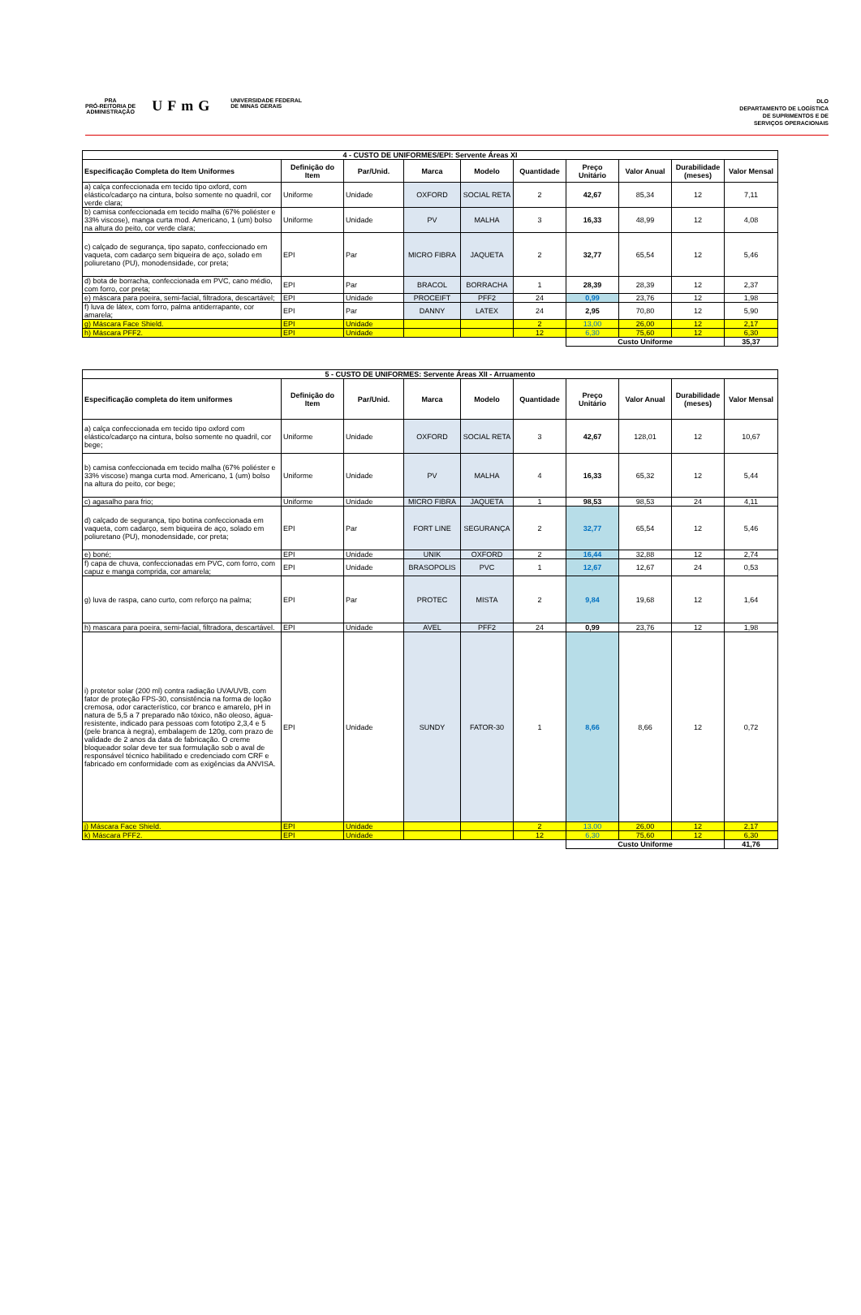PRA
PRÓ-REITORIA DE
ADMINISTRAÇÃO
UFmG
UNIVERSIDADE FEDERAL
DE MINAS GERAIS
DLO
DEPARTAMENTO DE LOGÍSTICA
DE SUPRIMENTOS E DE
SERVIÇOS OPERACIONAIS
| 4 - CUSTO DE UNIFORMES/EPI: Servente Áreas XI | | | | | | | | | |
| --- | --- | --- | --- | --- | --- | --- | --- | --- | --- |
| Especificação Completa do Item Uniformes | Definição do Item | Par/Unid. | Marca | Modelo | Quantidade | Preço Unitário | Valor Anual | Durabilidade (meses) | Valor Mensal |
| a) calça confeccionada em tecido tipo oxford, com elástico/cadarço na cintura, bolso somente no quadril, cor verde clara; | Uniforme | Unidade | OXFORD | SOCIAL RETA | 2 | 42,67 | 85,34 | 12 | 7,11 |
| b) camisa confeccionada em tecido malha (67% poliéster e 33% viscose), manga curta mod. Americano, 1 (um) bolso na altura do peito, cor verde clara; | Uniforme | Unidade | PV | MALHA | 3 | 16,33 | 48,99 | 12 | 4,08 |
| c) calçado de segurança, tipo sapato, confeccionado em vaqueta, com cadarço sem biqueira de aço, solado em poliuretano (PU), monodensidade, cor preta; | EPI | Par | MICRO FIBRA | JAQUETA | 2 | 32,77 | 65,54 | 12 | 5,46 |
| d) bota de borracha, confeccionada em PVC, cano médio, com forro, cor preta; | EPI | Par | BRACOL | BORRACHA | 1 | 28,39 | 28,39 | 12 | 2,37 |
| e) máscara para poeira, semi-facial, filtradora, descartável; | EPI | Unidade | PROCEIFT | PFF2 | 24 | 0,99 | 23,76 | 12 | 1,98 |
| f) luva de látex, com forro, palma antiderrapante, cor amarela; | EPI | Par | DANNY | LATEX | 24 | 2,95 | 70,80 | 12 | 5,90 |
| g) Máscara Face Shield. | EPI | Unidade | | | 2 | 13,00 | 26,00 | 12 | 2,17 |
| h) Máscara PFF2. | EPI | Unidade | | | 12 | 6,30 | 75,60 | 12 | 6,30 |
| | | | | | | Custo Uniforme | | | 35,37 |
| 5 - CUSTO DE UNIFORMES: Servente Áreas XII - Arruamento | | | | | | | | | |
| --- | --- | --- | --- | --- | --- | --- | --- | --- | --- |
| Especificação completa do item uniformes | Definição do Item | Par/Unid. | Marca | Modelo | Quantidade | Preço Unitário | Valor Anual | Durabilidade (meses) | Valor Mensal |
| a) calça confeccionada em tecido tipo oxford com elástico/cadarço na cintura, bolso somente no quadril, cor bege; | Uniforme | Unidade | OXFORD | SOCIAL RETA | 3 | 42,67 | 128,01 | 12 | 10,67 |
| b) camisa confeccionada em tecido malha (67% poliéster e 33% viscose) manga curta mod. Americano, 1 (um) bolso na altura do peito, cor bege; | Uniforme | Unidade | PV | MALHA | 4 | 16,33 | 65,32 | 12 | 5,44 |
| c) agasalho para frio; | Uniforme | Unidade | MICRO FIBRA | JAQUETA | 1 | 98,53 | 98,53 | 24 | 4,11 |
| d) calçado de segurança, tipo botina confeccionada em vaqueta, com cadarço, sem biqueira de aço, solado em poliuretano (PU), monodensidade, cor preta; | EPI | Par | FORT LINE | SEGURANÇA | 2 | 32,77 | 65,54 | 12 | 5,46 |
| e) boné; | EPI | Unidade | UNIK | OXFORD | 2 | 16,44 | 32,88 | 12 | 2,74 |
| f) capa de chuva, confeccionadas em PVC, com forro, com capuz e manga comprida, cor amarela; | EPI | Unidade | BRASOPOLIS | PVC | 1 | 12,67 | 12,67 | 24 | 0,53 |
| g) luva de raspa, cano curto, com reforço na palma; | EPI | Par | PROTEC | MISTA | 2 | 9,84 | 19,68 | 12 | 1,64 |
| h) mascara para poeira, semi-facial, filtradora, descartável. | EPI | Unidade | AVEL | PFF2 | 24 | 0,99 | 23,76 | 12 | 1,98 |
| i) protetor solar (200 ml) contra radiação UVA/UVB, com fator de proteção FPS-30, consistência na forma de loção cremosa, odor característico, cor branco e amarelo, pH in natura de 5,5 a 7 preparado não tóxico, não oleoso, água-resistente, indicado para pessoas com fototipo 2,3,4 e 5 (pele branca à negra), embalagem de 120g, com prazo de validade de 2 anos da data de fabricação. O creme bloqueador solar deve ter sua formulação sob o aval de responsável técnico habilitado e credenciado com CRF e fabricado em conformidade com as exigências da ANVISA. | EPI | Unidade | SUNDY | FATOR-30 | 1 | 8,66 | 8,66 | 12 | 0,72 |
| j) Máscara Face Shield. | EPI | Unidade | | | 2 | 13,00 | 26,00 | 12 | 2,17 |
| k) Máscara PFF2. | EPI | Unidade | | | 12 | 6,30 | 75,60 | 12 | 6,30 |
| | | | | | | Custo Uniforme | | | 41,76 |